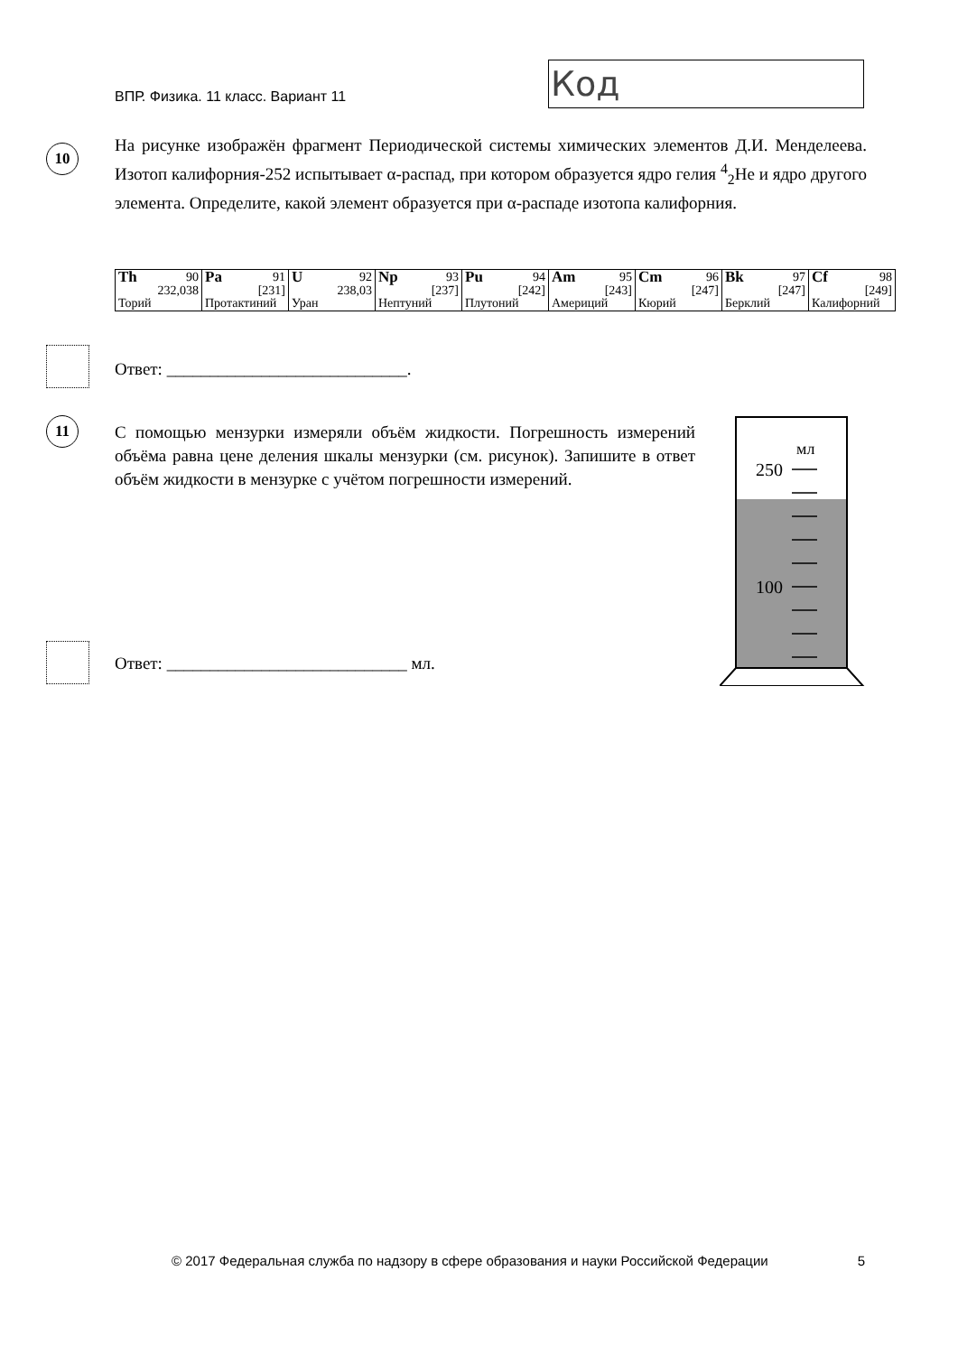ВПР. Физика. 11 класс. Вариант 11
Код
10
На рисунке изображён фрагмент Периодической системы химических элементов Д.И. Менделеева. Изотоп калифорния-252 испытывает α-распад, при котором образуется ядро гелия <sup>4</sup><sub>2</sub>He и ядро другого элемента. Определите, какой элемент образуется при α-распаде изотопа калифорния.
| Th 90 232,038 Торий | Pa 91 [231] Протактиний | U 92 238,03 Уран | Np 93 [237] Нептуний | Pu 94 [242] Плутоний | Am 95 [243] Америций | Cm 96 [247] Кюрий | Bk 97 [247] Берклий | Cf 98 [249] Калифорний |
Ответ: ____________________________.
11
С помощью мензурки измеряли объём жидкости. Погрешность измерений объёма равна цене деления шкалы мензурки (см. рисунок). Запишите в ответ объём жидкости в мензурке с учётом погрешности измерений.
мл
250
100
Ответ: ____________________________ мл.
© 2017 Федеральная служба по надзору в сфере образования и науки Российской Федерации 5